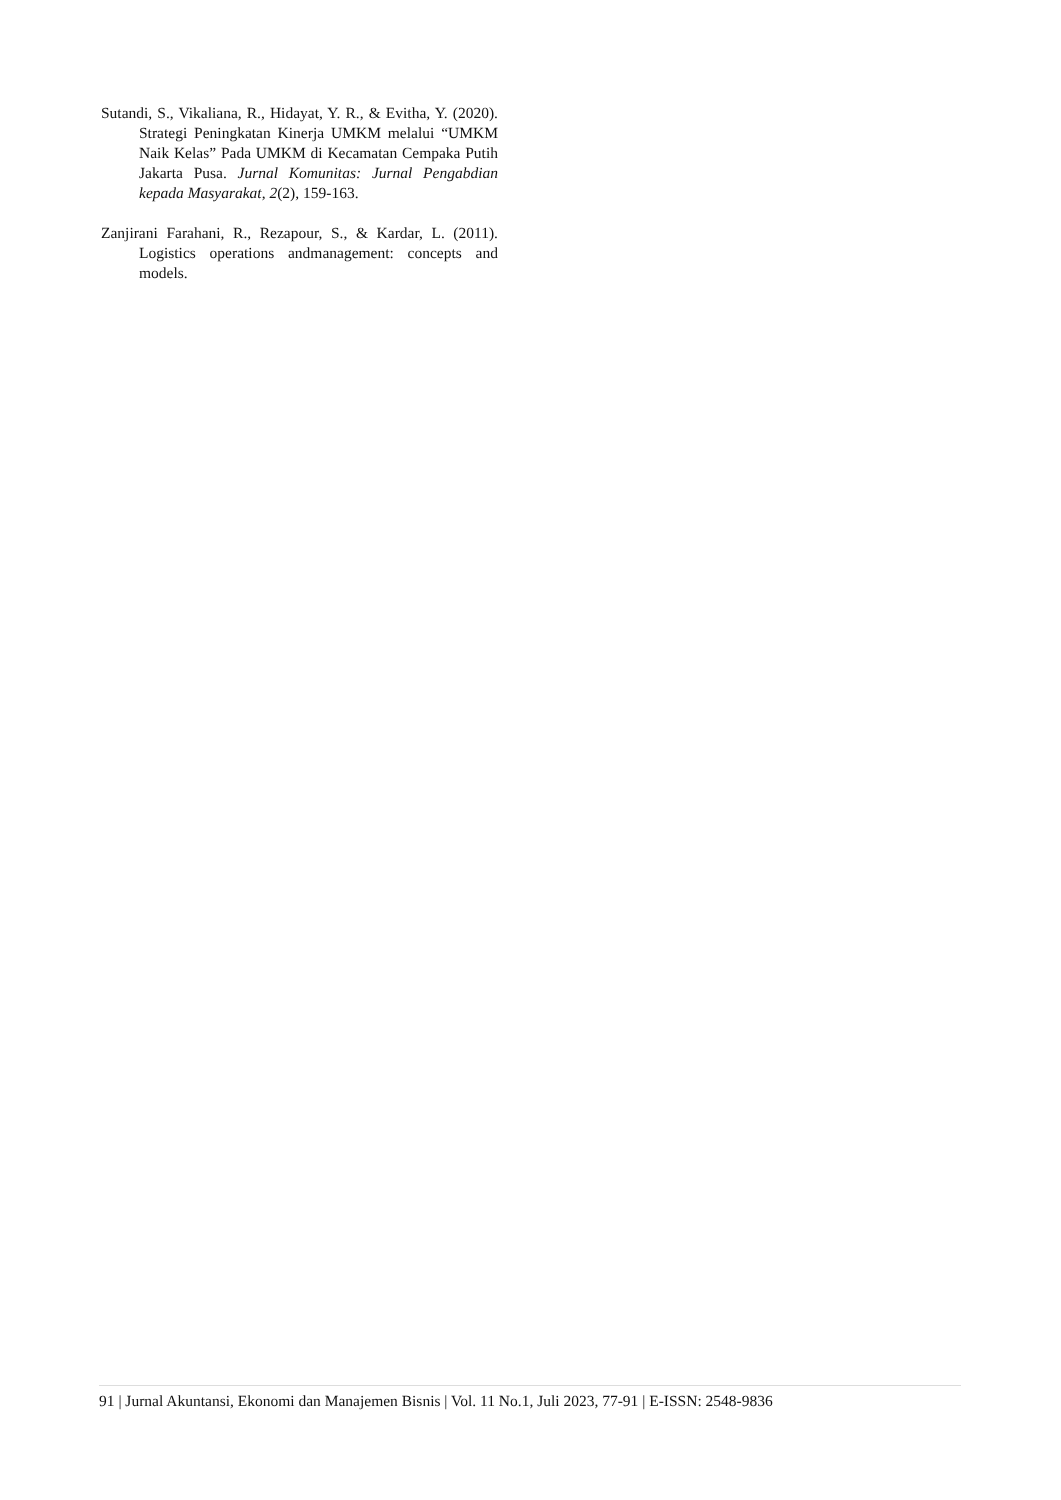Sutandi, S., Vikaliana, R., Hidayat, Y. R., & Evitha, Y. (2020). Strategi Peningkatan Kinerja UMKM melalui “UMKM Naik Kelas” Pada UMKM di Kecamatan Cempaka Putih Jakarta Pusa. Jurnal Komunitas: Jurnal Pengabdian kepada Masyarakat, 2(2), 159-163.
Zanjirani Farahani, R., Rezapour, S., & Kardar, L. (2011). Logistics operations andmanagement: concepts and models.
91 | Jurnal Akuntansi, Ekonomi dan Manajemen Bisnis | Vol. 11 No.1, Juli 2023, 77-91 | E-ISSN: 2548-9836